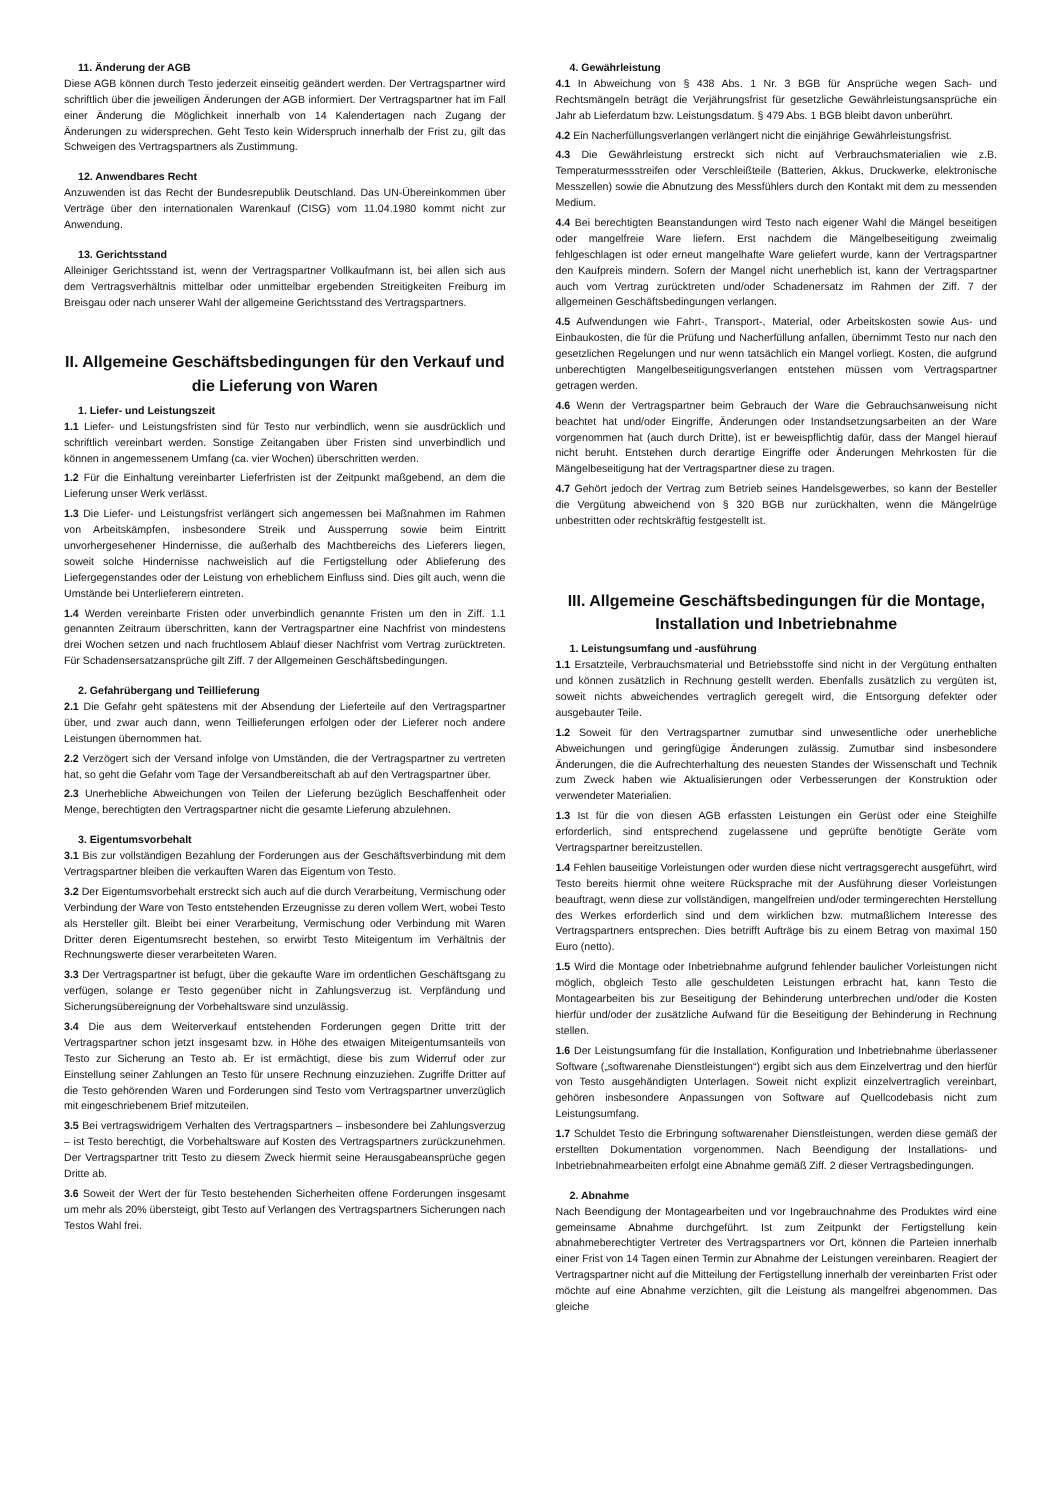11. Änderung der AGB
Diese AGB können durch Testo jederzeit einseitig geändert werden. Der Vertragspartner wird schriftlich über die jeweiligen Änderungen der AGB informiert. Der Vertragspartner hat im Fall einer Änderung die Möglichkeit innerhalb von 14 Kalendertagen nach Zugang der Änderungen zu widersprechen. Geht Testo kein Widerspruch innerhalb der Frist zu, gilt das Schweigen des Vertragspartners als Zustimmung.
12. Anwendbares Recht
Anzuwenden ist das Recht der Bundesrepublik Deutschland. Das UN-Übereinkommen über Verträge über den internationalen Warenkauf (CISG) vom 11.04.1980 kommt nicht zur Anwendung.
13. Gerichtsstand
Alleiniger Gerichtsstand ist, wenn der Vertragspartner Vollkaufmann ist, bei allen sich aus dem Vertragsverhältnis mittelbar oder unmittelbar ergebenden Streitigkeiten Freiburg im Breisgau oder nach unserer Wahl der allgemeine Gerichtsstand des Vertragspartners.
II. Allgemeine Geschäftsbedingungen für den Verkauf und die Lieferung von Waren
1. Liefer- und Leistungszeit
1.1 Liefer- und Leistungsfristen sind für Testo nur verbindlich, wenn sie ausdrücklich und schriftlich vereinbart werden. Sonstige Zeitangaben über Fristen sind unverbindlich und können in angemessenem Umfang (ca. vier Wochen) überschritten werden.
1.2 Für die Einhaltung vereinbarter Lieferfristen ist der Zeitpunkt maßgebend, an dem die Lieferung unser Werk verlässt.
1.3 Die Liefer- und Leistungsfrist verlängert sich angemessen bei Maßnahmen im Rahmen von Arbeitskämpfen, insbesondere Streik und Aussperrung sowie beim Eintritt unvorhergesehener Hindernisse, die außerhalb des Machtbereichs des Lieferers liegen, soweit solche Hindernisse nachweislich auf die Fertigstellung oder Ablieferung des Liefergegenstandes oder der Leistung von erheblichem Einfluss sind. Dies gilt auch, wenn die Umstände bei Unterlieferern eintreten.
1.4 Werden vereinbarte Fristen oder unverbindlich genannte Fristen um den in Ziff. 1.1 genannten Zeitraum überschritten, kann der Vertragspartner eine Nachfrist von mindestens drei Wochen setzen und nach fruchtlosem Ablauf dieser Nachfrist vom Vertrag zurücktreten. Für Schadensersatzansprüche gilt Ziff. 7 der Allgemeinen Geschäftsbedingungen.
2. Gefahrübergang und Teillieferung
2.1 Die Gefahr geht spätestens mit der Absendung der Lieferteile auf den Vertragspartner über, und zwar auch dann, wenn Teillieferungen erfolgen oder der Lieferer noch andere Leistungen übernommen hat.
2.2 Verzögert sich der Versand infolge von Umständen, die der Vertragspartner zu vertreten hat, so geht die Gefahr vom Tage der Versandbereitschaft ab auf den Vertragspartner über.
2.3 Unerhebliche Abweichungen von Teilen der Lieferung bezüglich Beschaffenheit oder Menge, berechtigten den Vertragspartner nicht die gesamte Lieferung abzulehnen.
3. Eigentumsvorbehalt
3.1 Bis zur vollständigen Bezahlung der Forderungen aus der Geschäftsverbindung mit dem Vertragspartner bleiben die verkauften Waren das Eigentum von Testo.
3.2 Der Eigentumsvorbehalt erstreckt sich auch auf die durch Verarbeitung, Vermischung oder Verbindung der Ware von Testo entstehenden Erzeugnisse zu deren vollem Wert, wobei Testo als Hersteller gilt. Bleibt bei einer Verarbeitung, Vermischung oder Verbindung mit Waren Dritter deren Eigentumsrecht bestehen, so erwirbt Testo Miteigentum im Verhältnis der Rechnungswerte dieser verarbeiteten Waren.
3.3 Der Vertragspartner ist befugt, über die gekaufte Ware im ordentlichen Geschäftsgang zu verfügen, solange er Testo gegenüber nicht in Zahlungsverzug ist. Verpfändung und Sicherungsübereignung der Vorbehaltsware sind unzulässig.
3.4 Die aus dem Weiterverkauf entstehenden Forderungen gegen Dritte tritt der Vertragspartner schon jetzt insgesamt bzw. in Höhe des etwaigen Miteigentumsanteils von Testo zur Sicherung an Testo ab. Er ist ermächtigt, diese bis zum Widerruf oder zur Einstellung seiner Zahlungen an Testo für unsere Rechnung einzuziehen. Zugriffe Dritter auf die Testo gehörenden Waren und Forderungen sind Testo vom Vertragspartner unverzüglich mit eingeschriebenem Brief mitzuteilen.
3.5 Bei vertragswidrigem Verhalten des Vertragspartners – insbesondere bei Zahlungsverzug – ist Testo berechtigt, die Vorbehaltsware auf Kosten des Vertragspartners zurückzunehmen. Der Vertragspartner tritt Testo zu diesem Zweck hiermit seine Herausgabeansprüche gegen Dritte ab.
3.6 Soweit der Wert der für Testo bestehenden Sicherheiten offene Forderungen insgesamt um mehr als 20% übersteigt, gibt Testo auf Verlangen des Vertragspartners Sicherungen nach Testos Wahl frei.
4. Gewährleistung
4.1 In Abweichung von § 438 Abs. 1 Nr. 3 BGB für Ansprüche wegen Sach- und Rechtsmängeln beträgt die Verjährungsfrist für gesetzliche Gewährleistungsansprüche ein Jahr ab Lieferdatum bzw. Leistungsdatum. § 479 Abs. 1 BGB bleibt davon unberührt.
4.2 Ein Nacherfüllungsverlangen verlängert nicht die einjährige Gewährleistungsfrist.
4.3 Die Gewährleistung erstreckt sich nicht auf Verbrauchsmaterialien wie z.B. Temperaturmessstreifen oder Verschleißteile (Batterien, Akkus, Druckwerke, elektronische Messzellen) sowie die Abnutzung des Messfühlers durch den Kontakt mit dem zu messenden Medium.
4.4 Bei berechtigten Beanstandungen wird Testo nach eigener Wahl die Mängel beseitigen oder mangelfreie Ware liefern. Erst nachdem die Mängelbeseitigung zweimalig fehlgeschlagen ist oder erneut mangelhafte Ware geliefert wurde, kann der Vertragspartner den Kaufpreis mindern. Sofern der Mangel nicht unerheblich ist, kann der Vertragspartner auch vom Vertrag zurücktreten und/oder Schadenersatz im Rahmen der Ziff. 7 der allgemeinen Geschäftsbedingungen verlangen.
4.5 Aufwendungen wie Fahrt-, Transport-, Material, oder Arbeitskosten sowie Aus- und Einbaukosten, die für die Prüfung und Nacherfüllung anfallen, übernimmt Testo nur nach den gesetzlichen Regelungen und nur wenn tatsächlich ein Mangel vorliegt. Kosten, die aufgrund unberechtigten Mangelbeseitigungsverlangen entstehen müssen vom Vertragspartner getragen werden.
4.6 Wenn der Vertragspartner beim Gebrauch der Ware die Gebrauchsanweisung nicht beachtet hat und/oder Eingriffe, Änderungen oder Instandsetzungsarbeiten an der Ware vorgenommen hat (auch durch Dritte), ist er beweispflichtig dafür, dass der Mangel hierauf nicht beruht. Entstehen durch derartige Eingriffe oder Änderungen Mehrkosten für die Mängelbeseitigung hat der Vertragspartner diese zu tragen.
4.7 Gehört jedoch der Vertrag zum Betrieb seines Handelsgewerbes, so kann der Besteller die Vergütung abweichend von § 320 BGB nur zurückhalten, wenn die Mängelrüge unbestritten oder rechtskräftig festgestellt ist.
III. Allgemeine Geschäftsbedingungen für die Montage, Installation und Inbetriebnahme
1. Leistungsumfang und -ausführung
1.1 Ersatzteile, Verbrauchsmaterial und Betriebsstoffe sind nicht in der Vergütung enthalten und können zusätzlich in Rechnung gestellt werden. Ebenfalls zusätzlich zu vergüten ist, soweit nichts abweichendes vertraglich geregelt wird, die Entsorgung defekter oder ausgebauter Teile.
1.2 Soweit für den Vertragspartner zumutbar sind unwesentliche oder unerhebliche Abweichungen und geringfügige Änderungen zulässig. Zumutbar sind insbesondere Änderungen, die die Aufrechterhaltung des neuesten Standes der Wissenschaft und Technik zum Zweck haben wie Aktualisierungen oder Verbesserungen der Konstruktion oder verwendeter Materialien.
1.3 Ist für die von diesen AGB erfassten Leistungen ein Gerüst oder eine Steighilfe erforderlich, sind entsprechend zugelassene und geprüfte benötigte Geräte vom Vertragspartner bereitzustellen.
1.4 Fehlen bauseitige Vorleistungen oder wurden diese nicht vertragsgerecht ausgeführt, wird Testo bereits hiermit ohne weitere Rücksprache mit der Ausführung dieser Vorleistungen beauftragt, wenn diese zur vollständigen, mangelfreien und/oder termingerechten Herstellung des Werkes erforderlich sind und dem wirklichen bzw. mutmaßlichem Interesse des Vertragspartners entsprechen. Dies betrifft Aufträge bis zu einem Betrag von maximal 150 Euro (netto).
1.5 Wird die Montage oder Inbetriebnahme aufgrund fehlender baulicher Vorleistungen nicht möglich, obgleich Testo alle geschuldeten Leistungen erbracht hat, kann Testo die Montagearbeiten bis zur Beseitigung der Behinderung unterbrechen und/oder die Kosten hierfür und/oder der zusätzliche Aufwand für die Beseitigung der Behinderung in Rechnung stellen.
1.6 Der Leistungsumfang für die Installation, Konfiguration und Inbetriebnahme überlassener Software („softwarenahe Dienstleistungen“) ergibt sich aus dem Einzelvertrag und den hierfür von Testo ausgehändigten Unterlagen. Soweit nicht explizit einzelvertraglich vereinbart, gehören insbesondere Anpassungen von Software auf Quellcodebasis nicht zum Leistungsumfang.
1.7 Schuldet Testo die Erbringung softwarenaher Dienstleistungen, werden diese gemäß der erstellten Dokumentation vorgenommen. Nach Beendigung der Installations- und Inbetriebnahmearbeiten erfolgt eine Abnahme gemäß Ziff. 2 dieser Vertragsbedingungen.
2. Abnahme
Nach Beendigung der Montagearbeiten und vor Ingebrauchnahme des Produktes wird eine gemeinsame Abnahme durchgeführt. Ist zum Zeitpunkt der Fertigstellung kein abnahmeberechtigter Vertreter des Vertragspartners vor Ort, können die Parteien innerhalb einer Frist von 14 Tagen einen Termin zur Abnahme der Leistungen vereinbaren. Reagiert der Vertragspartner nicht auf die Mitteilung der Fertigstellung innerhalb der vereinbarten Frist oder möchte auf eine Abnahme verzichten, gilt die Leistung als mangelfrei abgenommen. Das gleiche